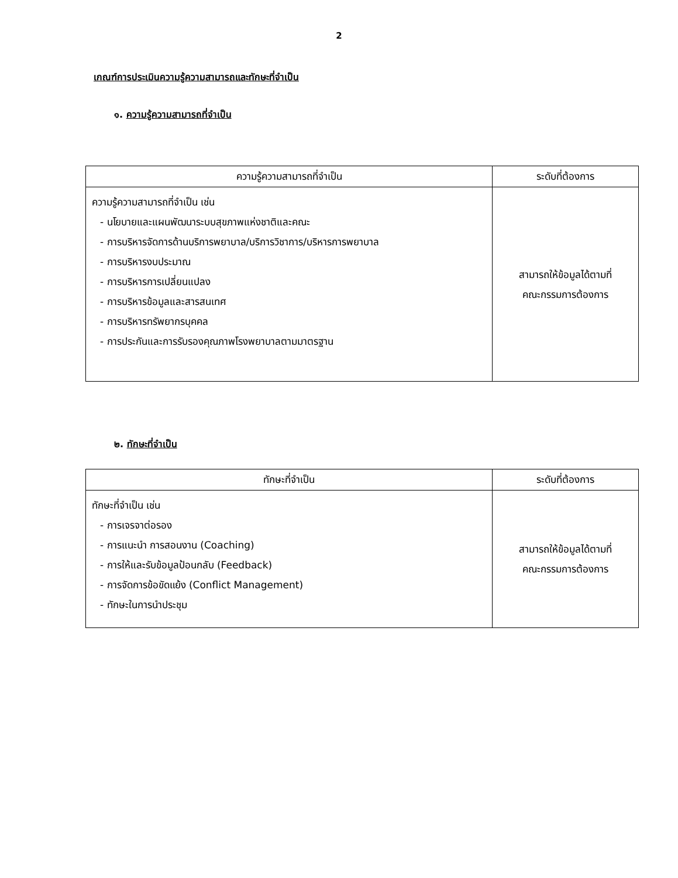2
เกณฑ์การประเมินความรู้ความสามารถและทักษะที่จำเป็น
๑. ความรู้ความสามารถที่จำเป็น
| ความรู้ความสามารถที่จำเป็น | ระดับที่ต้องการ |
| --- | --- |
| ความรู้ความสามารถที่จำเป็น เช่น - นโยบายและแผนพัฒนาระบบสุขภาพแห่งชาติและคณะ - การบริหารจัดการด้านบริการพยาบาล/บริการวิชาการ/บริหารการพยาบาล - การบริหารงบประมาณ - การบริหารการเปลี่ยนแปลง - การบริหารข้อมูลและสารสนเทศ - การบริหารทรัพยากรบุคคล - การประกันและการรับรองคุณภาพโรงพยาบาลตามมาตรฐาน | สามารถให้ข้อมูลได้ตามที่ คณะกรรมการต้องการ |
๒. ทักษะที่จำเป็น
| ทักษะที่จำเป็น | ระดับที่ต้องการ |
| --- | --- |
| ทักษะที่จำเป็น เช่น - การเจรจาต่อรอง - การแนะนำ การสอนงาน (Coaching) - การให้และรับข้อมูลป้อนกลับ (Feedback) - การจัดการข้อขัดแย้ง (Conflict Management) - ทักษะในการนำประชุม | สามารถให้ข้อมูลได้ตามที่ คณะกรรมการต้องการ |